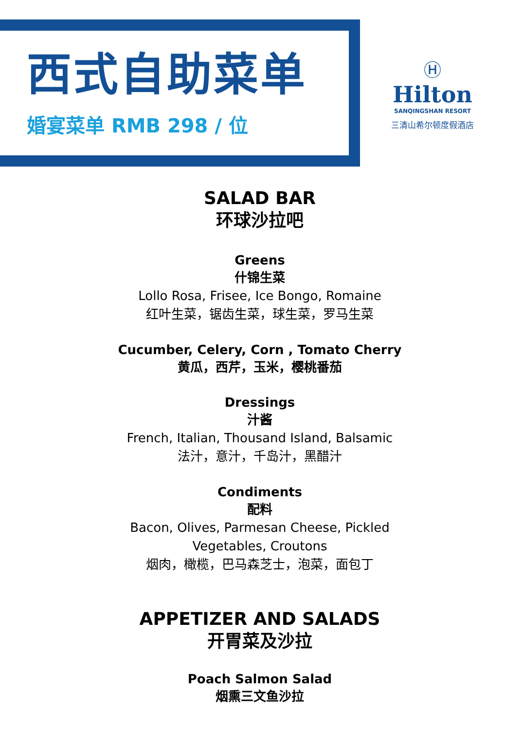西式自助菜单
婚宴菜单 RMB 298 / 位
Ⓗ
Hilton
SANQINGSHAN RESORT
三清山希尔顿度假酒店
SALAD BAR
环球沙拉吧
Greens
什锦生菜
Lollo Rosa, Frisee, Ice Bongo, Romaine
红叶生菜，锯齿生菜，球生菜，罗马生菜
Cucumber, Celery, Corn , Tomato Cherry
黄瓜，西芹，玉米，樱桃番茄
Dressings
汁酱
French, Italian, Thousand Island, Balsamic
法汁，意汁，千岛汁，黑醋汁
Condiments
配料
Bacon, Olives, Parmesan Cheese, Pickled
Vegetables, Croutons
烟肉，橄榄，巴马森芝士，泡菜，面包丁
APPETIZER AND SALADS
开胃菜及沙拉
Poach Salmon Salad
烟熏三文鱼沙拉